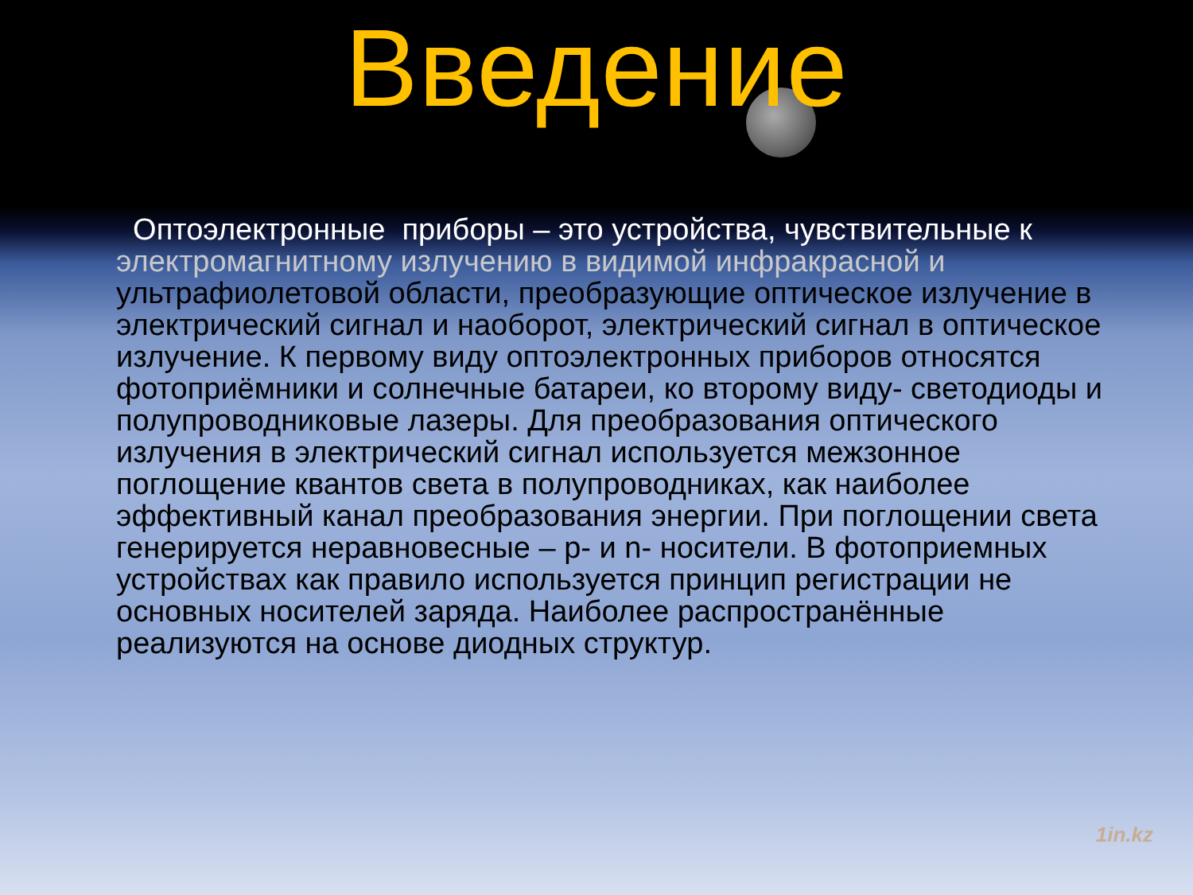Введение
Оптоэлектронные приборы – это устройства, чувствительные к электромагнитному излучению в видимой инфракрасной и ультрафиолетовой области, преобразующие оптическое излучение в электрический сигнал и наоборот, электрический сигнал в оптическое излучение. К первому виду оптоэлектронных приборов относятся фотоприёмники и солнечные батареи, ко второму виду- светодиоды и полупроводниковые лазеры. Для преобразования оптического излучения в электрический сигнал используется межзонное поглощение квантов света в полупроводниках, как наиболее эффективный канал преобразования энергии. При поглощении света генерируется неравновесные – p- и n- носители. В фотоприемных устройствах как правило используется принцип регистрации не основных носителей заряда. Наиболее распространённые реализуются на основе диодных структур.
1in.kz